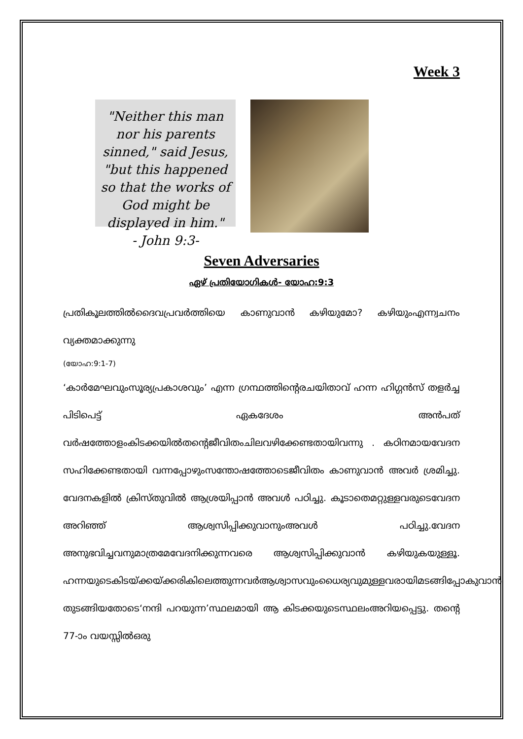Week 3
"Neither this man nor his parents sinned," said Jesus, "but this happened so that the works of God might be displayed in him."
- John 9:3-
Seven Adversaries
ഏഴ് പ്രതിയോഗികൾ- യോഹ:9:3
പ്രതികൂലത്തിൽദൈവപ്രവർത്തിയെ കാണുവാൻ കഴിയുമോ? കഴിയുംഎന്ന്വചനം വ്യക്തമാക്കുന്നു
(യോഹ:9:1-7)
‘കാർമേഘവുംസൂര്യപ്രകാശവും’ എന്ന ഗ്രന്ഥത്തിന്റെരചയിതാവ് ഹന്ന ഹിഗ്ഗൻസ് തളർച്ച പിടിപെട്ട് ഏകദേശം അൻപത് വർഷത്തോളംകിടക്കയിൽതന്റെജീവിതംചിലവഴിക്കേണ്ടതായിവന്നു . കഠിനമായവേദന സഹിക്കേണ്ടതായി വന്നപ്പോഴുംസന്തോഷത്തോടെജീവിതം കാണുവാൻ അവർ ശ്രമിച്ചു. വേദനകളിൽ ക്രിസ്തുവിൽ ആശ്രയിപ്പാൻ അവൾ പഠിച്ചു. കൂടാതെമറ്റുള്ളവരുടെവേദന അറിഞ്ഞ് ആശ്വസിപ്പിക്കുവാനുംഅവൾ പഠിച്ചു.വേദന അനുഭവിച്ചവനുമാത്രമേവേദനിക്കുന്നവരെ ആശ്വസിപ്പിക്കുവാൻ കഴിയുകയുള്ളൂ. ഹന്നയുടെകിടയ്ക്കയ്ക്കരികിലെത്തുന്നവർആശ്വാസവുംധൈര്യവുമുള്ളവരായിമടങ്ങിപ്പോകുവാൻ തുടങ്ങിയതോടെ‘നന്ദി പറയുന്ന’സ്ഥലമായി ആ കിടക്കയുടെസ്ഥലംഅറിയപ്പെട്ടു. തന്റെ 77-ാം വയസ്സിൽഒരു